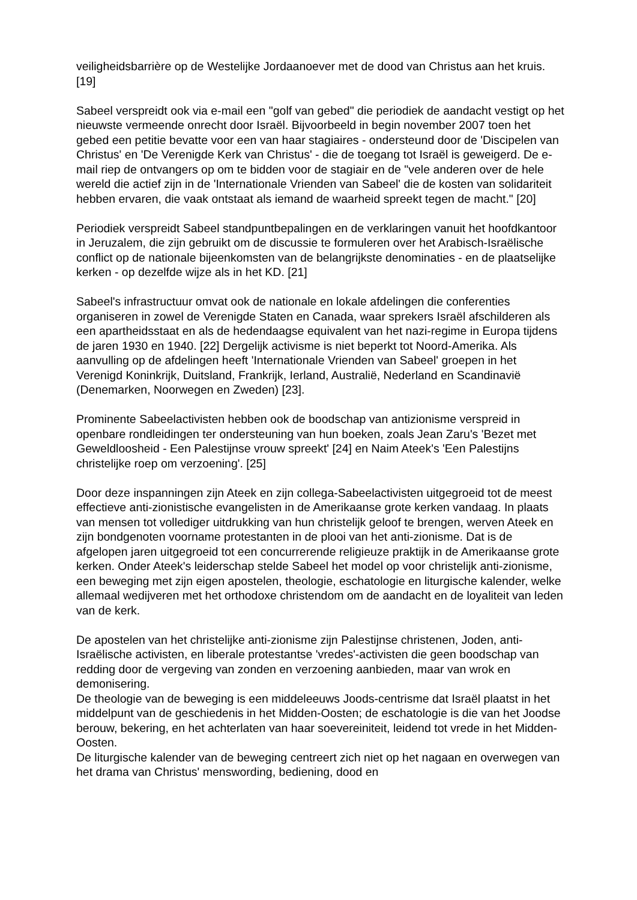veiligheidsbarrière op de Westelijke Jordaanoever met de dood van Christus aan het kruis. [19]
Sabeel verspreidt ook via e-mail een "golf van gebed" die periodiek de aandacht vestigt op het nieuwste vermeende onrecht door Israël. Bijvoorbeeld in begin november 2007 toen het gebed een petitie bevatte voor een van haar stagiaires - ondersteund door de 'Discipelen van Christus' en 'De Verenigde Kerk van Christus' - die de toegang tot Israël is geweigerd. De e-mail riep de ontvangers op om te bidden voor de stagiair en de "vele anderen over de hele wereld die actief zijn in de 'Internationale Vrienden van Sabeel' die de kosten van solidariteit hebben ervaren, die vaak ontstaat als iemand de waarheid spreekt tegen de macht." [20]
Periodiek verspreidt Sabeel standpuntbepalingen en de verklaringen vanuit het hoofdkantoor in Jeruzalem, die zijn gebruikt om de discussie te formuleren over het Arabisch-Israëlische conflict op de nationale bijeenkomsten van de belangrijkste denominaties - en de plaatselijke kerken - op dezelfde wijze als in het KD. [21]
Sabeel's infrastructuur omvat ook de nationale en lokale afdelingen die conferenties organiseren in zowel de Verenigde Staten en Canada, waar sprekers Israël afschilderen als een apartheidsstaat en als de hedendaagse equivalent van het nazi-regime in Europa tijdens de jaren 1930 en 1940. [22] Dergelijk activisme is niet beperkt tot Noord-Amerika. Als aanvulling op de afdelingen heeft 'Internationale Vrienden van Sabeel' groepen in het Verenigd Koninkrijk, Duitsland, Frankrijk, Ierland, Australië, Nederland en Scandinavië (Denemarken, Noorwegen en Zweden) [23].
Prominente Sabeelactivisten hebben ook de boodschap van antizionisme verspreid in openbare rondleidingen ter ondersteuning van hun boeken, zoals Jean Zaru's 'Bezet met Geweldloosheid - Een Palestijnse vrouw spreekt' [24] en Naim Ateek's 'Een Palestijns christelijke roep om verzoening'. [25]
Door deze inspanningen zijn Ateek en zijn collega-Sabeelactivisten uitgegroeid tot de meest effectieve anti-zionistische evangelisten in de Amerikaanse grote kerken vandaag. In plaats van mensen tot vollediger uitdrukking van hun christelijk geloof te brengen, werven Ateek en zijn bondgenoten voorname protestanten in de plooi van het anti-zionisme. Dat is de afgelopen jaren uitgegroeid tot een concurrerende religieuze praktijk in de Amerikaanse grote kerken. Onder Ateek's leiderschap stelde Sabeel het model op voor christelijk anti-zionisme, een beweging met zijn eigen apostelen, theologie, eschatologie en liturgische kalender, welke allemaal wedijveren met het orthodoxe christendom om de aandacht en de loyaliteit van leden van de kerk.
De apostelen van het christelijke anti-zionisme zijn Palestijnse christenen, Joden, anti-Israëlische activisten, en liberale protestantse 'vredes'-activisten die geen boodschap van redding door de vergeving van zonden en verzoening aanbieden, maar van wrok en demonisering.
De theologie van de beweging is een middeleeuws Joods-centrisme dat Israël plaatst in het middelpunt van de geschiedenis in het Midden-Oosten; de eschatologie is die van het Joodse berouw, bekering, en het achterlaten van haar soevereiniteit, leidend tot vrede in het Midden-Oosten.
De liturgische kalender van de beweging centreert zich niet op het nagaan en overwegen van het drama van Christus' menswording, bediening, dood en